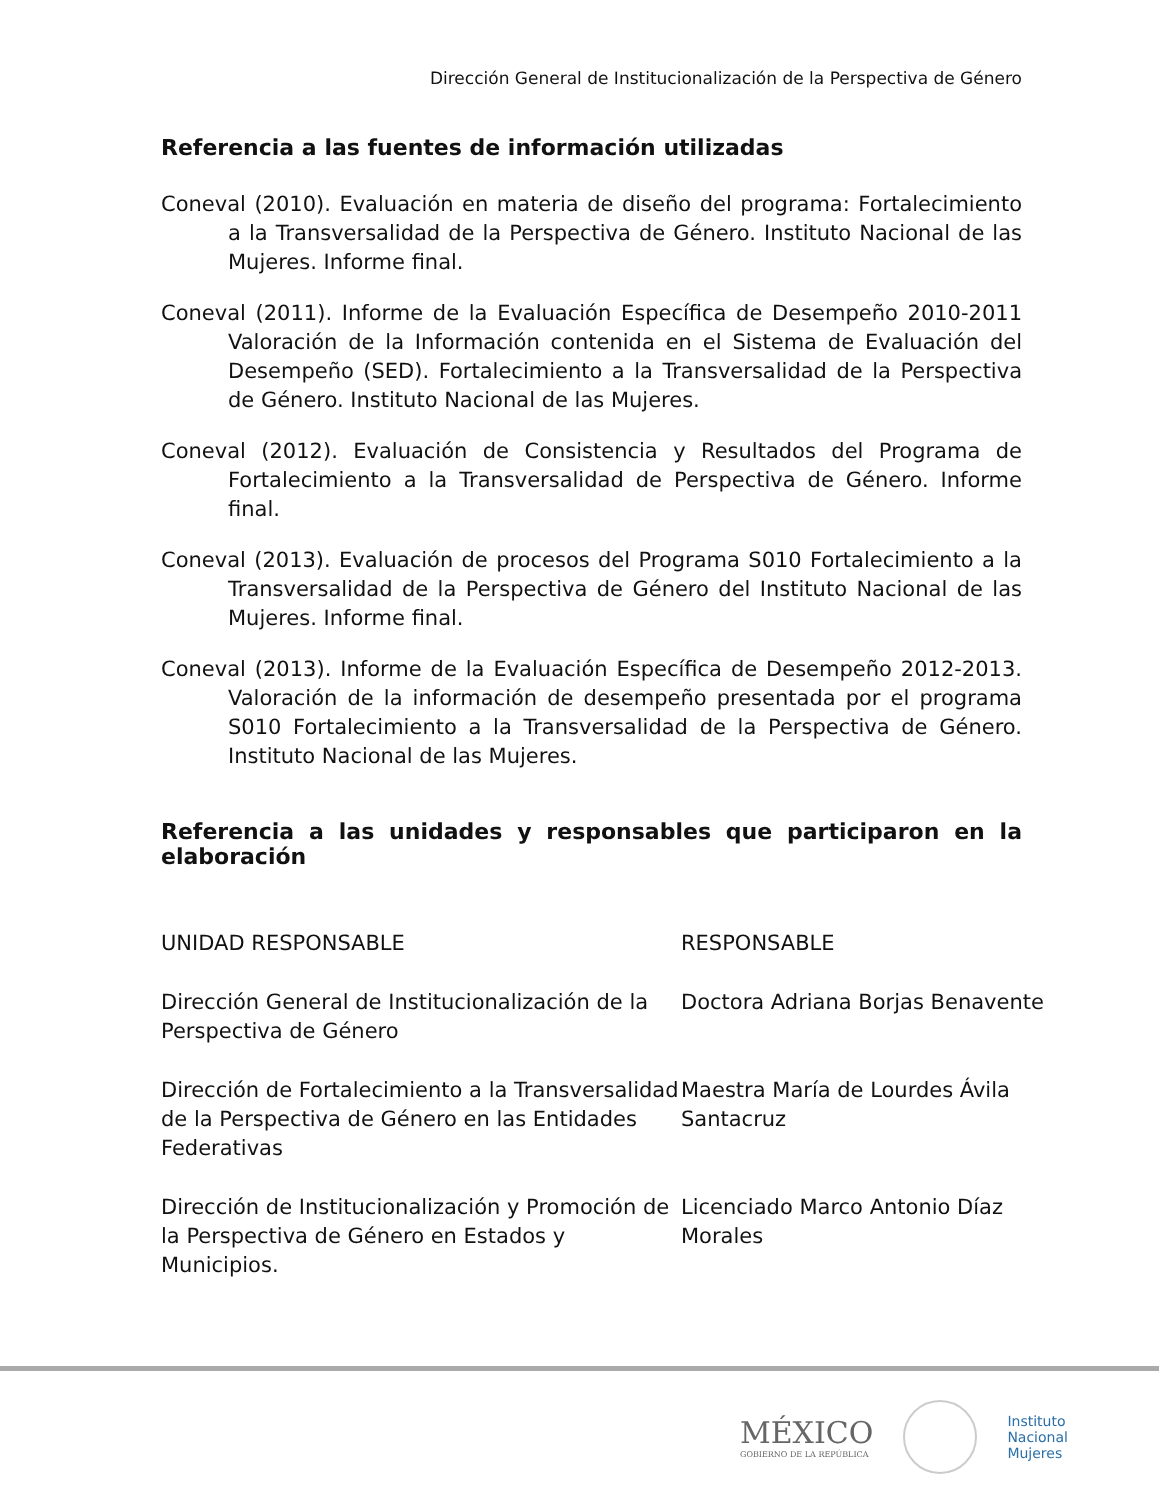Dirección General de Institucionalización de la Perspectiva de Género
Referencia a las fuentes de información utilizadas
Coneval (2010). Evaluación en materia de diseño del programa: Fortalecimiento a la Transversalidad de la Perspectiva de Género. Instituto Nacional de las Mujeres. Informe final.
Coneval (2011). Informe de la Evaluación Específica de Desempeño 2010-2011 Valoración de la Información contenida en el Sistema de Evaluación del Desempeño (SED). Fortalecimiento a la Transversalidad de la Perspectiva de Género. Instituto Nacional de las Mujeres.
Coneval (2012). Evaluación de Consistencia y Resultados del Programa de Fortalecimiento a la Transversalidad de Perspectiva de Género. Informe final.
Coneval (2013). Evaluación de procesos del Programa S010 Fortalecimiento a la Transversalidad de la Perspectiva de Género del Instituto Nacional de las Mujeres. Informe final.
Coneval (2013). Informe de la Evaluación Específica de Desempeño 2012-2013. Valoración de la información de desempeño presentada por el programa S010 Fortalecimiento a la Transversalidad de la Perspectiva de Género. Instituto Nacional de las Mujeres.
Referencia a las unidades y responsables que participaron en la elaboración
| UNIDAD RESPONSABLE | RESPONSABLE |
| Dirección General de Institucionalización de la Perspectiva de Género | Doctora Adriana Borjas Benavente |
| Dirección de Fortalecimiento a la Transversalidad de la Perspectiva de Género en las Entidades Federativas | Maestra María de Lourdes Ávila Santacruz |
| Dirección de Institucionalización y Promoción de la Perspectiva de Género en Estados y Municipios. | Licenciado Marco Antonio Díaz Morales |
MÉXICO
GOBIERNO DE LA REPÚBLICA
Instituto
Nacional
Mujeres